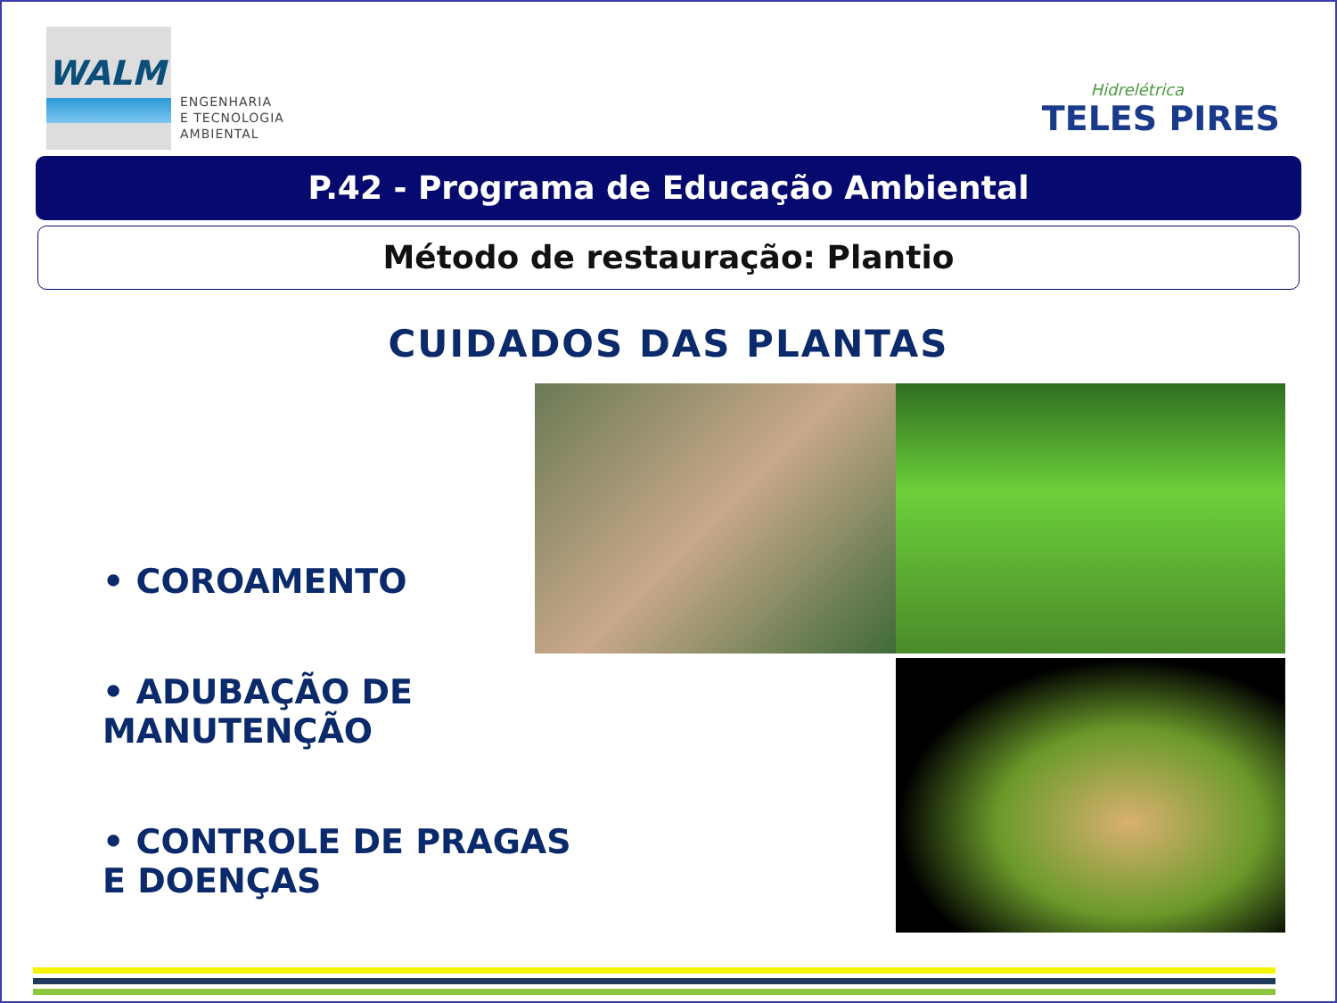WALM
ENGENHARIA
E TECNOLOGIA
AMBIENTAL
Hidrelétrica
TELES PIRES
P.42 - Programa de Educação Ambiental
Método de restauração: Plantio
CUIDADOS DAS PLANTAS
• COROAMENTO
• ADUBAÇÃO DE MANUTENÇÃO
• CONTROLE DE PRAGAS E DOENÇAS